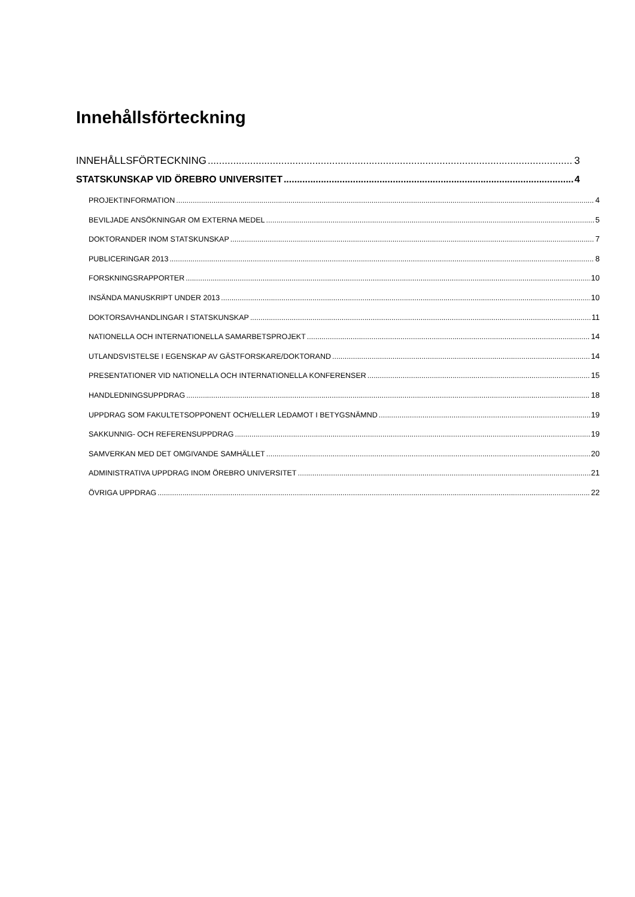Innehållsförteckning
INNEHÅLLSFÖRTECKNING 3
STATSKUNSKAP VID ÖREBRO UNIVERSITET 4
PROJEKTINFORMATION 4
BEVILJADE ANSÖKNINGAR OM EXTERNA MEDEL 5
DOKTORANDER INOM STATSKUNSKAP 7
PUBLICERINGAR 2013 8
FORSKNINGSRAPPORTER 10
INSÄNDA MANUSKRIPT UNDER 2013 10
DOKTORSAVHANDLINGAR I STATSKUNSKAP 11
NATIONELLA OCH INTERNATIONELLA SAMARBETSPROJEKT 14
UTLANDSVISTELSE I EGENSKAP AV GÄSTFORSKARE/DOKTORAND 14
PRESENTATIONER VID NATIONELLA OCH INTERNATIONELLA KONFERENSER 15
HANDLEDNINGSUPPDRAG 18
UPPDRAG SOM FAKULTETSOPPONENT OCH/ELLER LEDAMOT I BETYGSNÄMND 19
SAKKUNNIG- OCH REFERENSUPPDRAG 19
SAMVERKAN MED DET OMGIVANDE SAMHÄLLET 20
ADMINISTRATIVA UPPDRAG INOM ÖREBRO UNIVERSITET 21
ÖVRIGA UPPDRAG 22